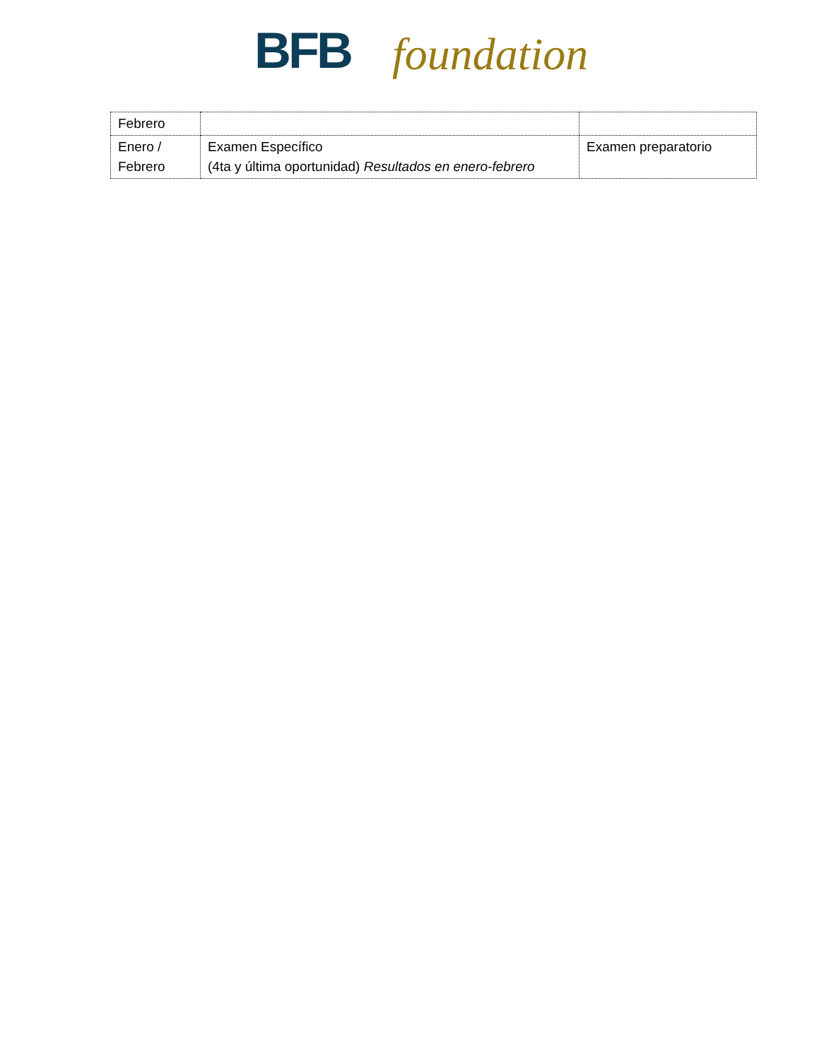BFB foundation
| Febrero | | |
| Enero / Febrero | Examen Específico (4ta y última oportunidad) Resultados en enero-febrero | Examen preparatorio |